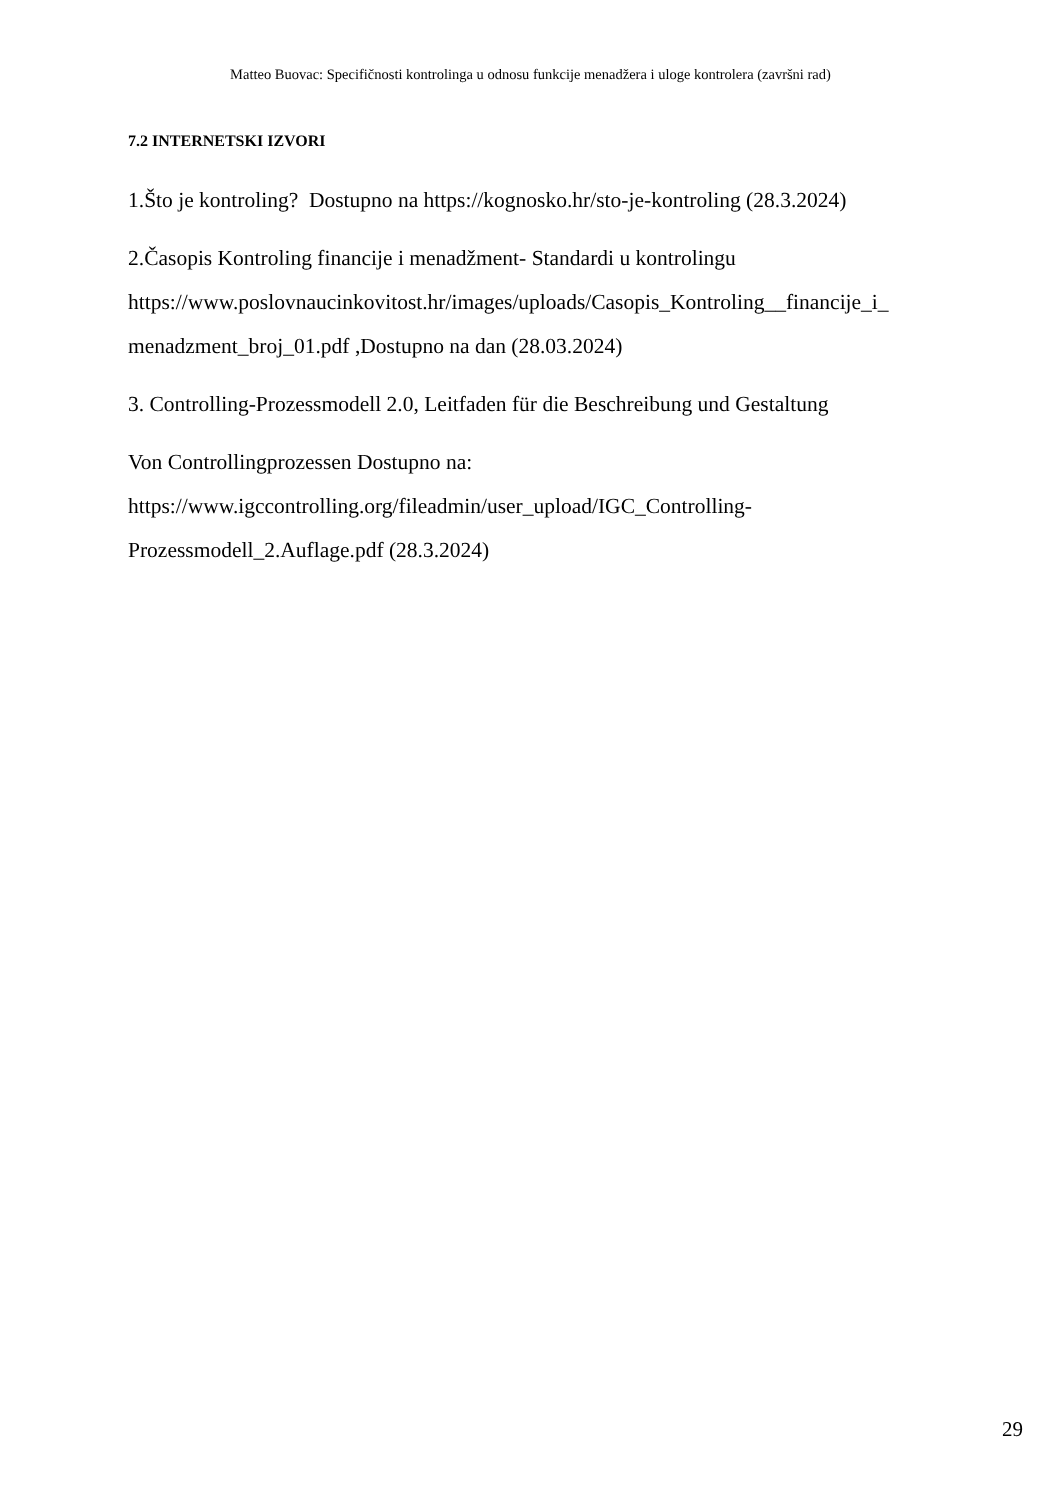Matteo Buovac: Specifičnosti kontrolinga u odnosu funkcije menadžera i uloge kontrolera (završni rad)
7.2 INTERNETSKI IZVORI
1.Što je kontroling? Dostupno na https://kognosko.hr/sto-je-kontroling (28.3.2024)
2.Časopis Kontroling financije i menadžment- Standardi u kontrolingu
https://www.poslovnaucinkovitost.hr/images/uploads/Casopis_Kontroling__financije_i_
menadzment_broj_01.pdf ,Dostupno na dan (28.03.2024)
3. Controlling-Prozessmodell 2.0, Leitfaden für die Beschreibung und Gestaltung
Von Controllingprozessen Dostupno na:
https://www.igccontrolling.org/fileadmin/user_upload/IGC_Controlling-
Prozessmodell_2.Auflage.pdf (28.3.2024)
29